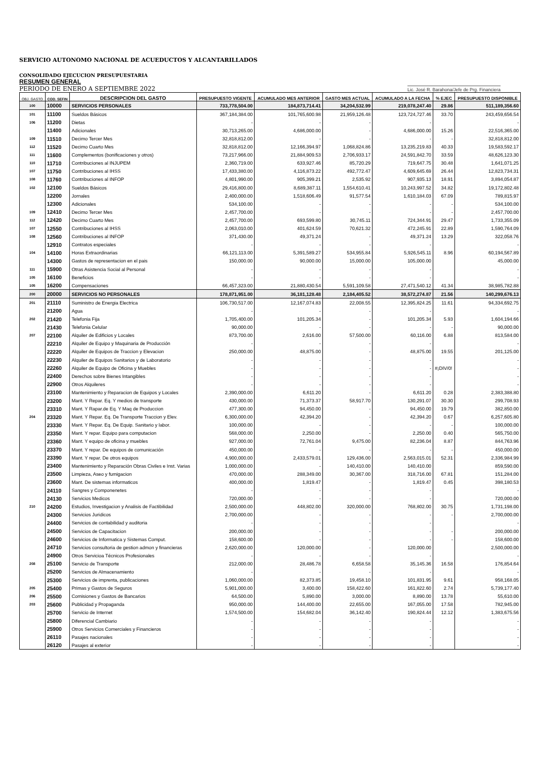SERVICIO AUTONOMO NACIONAL DE ACUEDUCTOS Y ALCANTARILLADOS
CONSOLIDADO EJECUCION PRESUPUESTARIA
RESUMEN GENERAL
PERIODO DE ENERO A SEPTIEMBRE 2022
Lic. José R. Barahona/Jefe de Prg. Financiera
| OBJ. GASTO | COD. SEFIN | DESCRIPCION DEL GASTO | PRESUPUESTO VIGENTE | ACUMULADO MES ANTERIOR | GASTO MES ACTUAL | ACUMULADO A LA FECHA | % EJEC | PRESUPUESTO DISPONIBLE |
| --- | --- | --- | --- | --- | --- | --- | --- | --- |
| 100 | 10000 | SERVICIOS PERSONALES | 733,778,504.00 | 184,873,714.41 | 34,204,532.99 | 219,078,247.40 | 29.86 | 511,189,356.60 |
| 101 | 11100 | Sueldos Básicos | 367,184,384.00 | 101,765,600.98 | 21,959,126.48 | 123,724,727.46 | 33.70 | 243,459,656.54 |
| 106 | 11200 | Dietas | - | - | - | - | | - |
| | 11400 | Adicionales | 30,713,265.00 | 4,686,000.00 | - | 4,686,000.00 | 15.26 | 22,516,365.00 |
| 109 | 11510 | Decimo Tercer Mes | 32,818,812.00 | - | - | - | - | 32,818,812.00 |
| 112 | 11520 | Decimo Cuarto Mes | 32,818,812.00 | 12,166,394.97 | 1,068,824.86 | 13,235,219.83 | 40.33 | 19,583,592.17 |
| 111 | 11600 | Complementos (bonificaciones y otros) | 73,217,966.00 | 21,884,909.53 | 2,706,933.17 | 24,591,842.70 | 33.59 | 48,626,123.30 |
| 110 | 11710 | Contribuciones al INJUPEM | 2,360,719.00 | 633,927.46 | 85,720.29 | 719,647.75 | 30.48 | 1,641,071.25 |
| 107 | 11750 | Contribuciones al IHSS | 17,433,380.00 | 4,116,873.22 | 492,772.47 | 4,609,645.69 | 26.44 | 12,823,734.31 |
| 108 | 11760 | Contribuciones al INFOP | 4,801,990.00 | 905,399.21 | 2,535.92 | 907,935.13 | 18.91 | 3,894,054.87 |
| 102 | 12100 | Sueldos Básicos | 29,416,800.00 | 8,689,387.11 | 1,554,610.41 | 10,243,997.52 | 34.82 | 19,172,802.48 |
| | 12200 | Jornales | 2,400,000.00 | 1,518,606.49 | 91,577.54 | 1,610,184.03 | 67.09 | 789,815.97 |
| | 12300 | Adicionales | 534,100.00 | - | - | - | - | 534,100.00 |
| 109 | 12410 | Decimo Tercer Mes | 2,457,700.00 | - | - | - | - | 2,457,700.00 |
| 112 | 12420 | Decimo Cuarto Mes | 2,457,700.00 | 693,599.80 | 30,745.11 | 724,344.91 | 29.47 | 1,733,355.09 |
| 107 | 12550 | Contribuciones al IHSS | 2,063,010.00 | 401,624.59 | 70,621.32 | 472,245.91 | 22.89 | 1,590,764.09 |
| 108 | 12560 | Contribuciones al INFOP | 371,430.00 | 49,371.24 | - | 49,371.24 | 13.29 | 322,058.76 |
| | 12910 | Contratos especiales | - | - | - | - | | - |
| 104 | 14100 | Horas Extraordinarias | 66,121,113.00 | 5,391,589.27 | 534,955.84 | 5,926,545.11 | 8.96 | 60,194,567.89 |
| | 14300 | Gastos de representacion en el pais | 150,000.00 | 90,000.00 | 15,000.00 | 105,000.00 | | 45,000.00 |
| 111 | 15900 | Otras Asistencia Social al Personal | - | - | - | - | | - |
| 105 | 16100 | Beneficios | - | - | - | - | | - |
| 105 | 16200 | Compensaciones | 66,457,323.00 | 21,880,430.54 | 5,591,109.58 | 27,471,540.12 | 41.34 | 38,985,782.88 |
| 200 | 20000 | SERVICIOS NO PERSONALES | 178,871,951.00 | 36,181,128.48 | 2,184,405.52 | 38,572,274.87 | 21.56 | 140,299,676.13 |
| 201 | 21110 | Suministro de Energia Electrica | 106,730,517.00 | 12,167,074.83 | 22,008.55 | 12,395,824.25 | 11.61 | 94,334,692.75 |
| | 21200 | Agua | - | - | - | - | | - |
| 202 | 21420 | Telefonia Fija | 1,705,400.00 | 101,205.34 | - | 101,205.34 | 5.93 | 1,604,194.66 |
| | 21430 | Telefonia Celular | 90,000.00 | - | - | - | - | 90,000.00 |
| 207 | 22100 | Alquiler de Edificios y Locales | 873,700.00 | 2,616.00 | 57,500.00 | 60,116.00 | 6.88 | 813,584.00 |
| | 22210 | Alquiler de Equipo y Maquinaria de Producción | - | - | - | - | | - |
| | 22220 | Alquiler de Equipos de Traccion y Elevacion | 250,000.00 | 48,875.00 | - | 48,875.00 | 19.55 | 201,125.00 |
| | 22230 | Alquiler de Equipos Sanitarios y de Laboratorio | - | - | - | - | | - |
| | 22260 | Alquiler de Equipo de Oficina y Muebles | - | - | - | - | #¡DIV/0! | - |
| | 22400 | Derechos sobre Bienes Intangibles | - | - | - | - | | - |
| | 22900 | Otros Alquileres | - | - | - | - | | - |
| | 23100 | Mantenimiento y Reparacion de Equipos y Locales | 2,390,000.00 | 6,611.20 | - | 6,611.20 | 0.28 | 2,383,388.80 |
| | 23200 | Mant. Y Repar. Eq. Y medios de transporte | 430,000.00 | 71,373.37 | 58,917.70 | 130,291.07 | 30.30 | 299,708.93 |
| | 23310 | Mant. Y Rapar.de Eq. Y Maq de Produccion | 477,300.00 | 94,450.00 | - | 94,450.00 | 19.79 | 382,850.00 |
| 204 | 23320 | Mant. Y Repar. Eq. De Transporte Traccion y Elev. | 6,300,000.00 | 42,394.20 | - | 42,394.20 | 0.67 | 6,257,605.80 |
| | 23330 | Mant. Y Repar. Eq. De Equip. Sanitario y labor. | 100,000.00 | - | - | - | - | 100,000.00 |
| | 23350 | Mant. Y repar. Equipo para computacion | 568,000.00 | 2,250.00 | - | 2,250.00 | 0.40 | 565,750.00 |
| | 23360 | Mant. Y equipo de oficina y muebles | 927,000.00 | 72,761.04 | 9,475.00 | 82,236.04 | 8.87 | 844,763.96 |
| | 23370 | Mant. Y repar. De equipos de comunicación | 450,000.00 | - | - | - | - | 450,000.00 |
| | 23390 | Mant. Y repar. De otros equipos | 4,900,000.00 | 2,433,579.01 | 129,436.00 | 2,563,015.01 | 52.31 | 2,336,984.99 |
| | 23400 | Mantenimiento y Reparación Obras Civiles e Inst. Varias | 1,000,000.00 | - | 140,410.00 | 140,410.00 | | 859,590.00 |
| | 23500 | Limpieza, Aseo y fumigacion | 470,000.00 | 288,349.00 | 30,367.00 | 318,716.00 | 67.81 | 151,284.00 |
| | 23600 | Mant. De sistemas informaticos | 400,000.00 | 1,819.47 | - | 1,819.47 | 0.45 | 398,180.53 |
| | 24110 | Sangres y Componenetes | - | - | - | - | | - |
| | 24130 | Servicios Medicos | 720,000.00 | - | - | - | | 720,000.00 |
| 210 | 24200 | Estudios, Investigacion y Analisis de Factibilidad | 2,500,000.00 | 448,802.00 | 320,000.00 | 768,802.00 | 30.75 | 1,731,198.00 |
| | 24300 | Servicios Juridicos | 2,700,000.00 | - | - | - | - | 2,700,000.00 |
| | 24400 | Servicios de contabilidad y auditoria | - | - | - | - | | - |
| | 24500 | Servicios de Capacitacion | 200,000.00 | - | - | - | - | 200,000.00 |
| | 24600 | Servicios de Informatica y Sistemas Comput. | 158,600.00 | - | - | - | - | 158,600.00 |
| | 24710 | Servicios consultoria de gestion admon y financieras | 2,620,000.00 | 120,000.00 | - | 120,000.00 | | 2,500,000.00 |
| | 24900 | Otros Servicioa Técnicos Profesionales | - | - | - | - | | - |
| 208 | 25100 | Servicio de Transporte | 212,000.00 | 28,486.78 | 6,658.58 | 35,145.36 | 16.58 | 176,854.64 |
| | 25200 | Servicios de Almacenamiento | - | - | - | - | | - |
| | 25300 | Servicios de imprenta, publicaciones | 1,060,000.00 | 82,373.85 | 19,458.10 | 101,831.95 | 9.61 | 958,168.05 |
| 205 | 25400 | Primas y Gastos de Seguros | 5,901,000.00 | 3,400.00 | 158,422.60 | 161,822.60 | 2.74 | 5,739,177.40 |
| 206 | 25500 | Comisiones y Gastos de Bancarios | 64,500.00 | 5,890.00 | 3,000.00 | 8,890.00 | 13.78 | 55,610.00 |
| 203 | 25600 | Publicidad y Propaganda | 950,000.00 | 144,400.00 | 22,655.00 | 167,055.00 | 17.58 | 782,945.00 |
| | 25700 | Servicio de Internet | 1,574,500.00 | 154,682.04 | 36,142.40 | 190,824.44 | 12.12 | 1,383,675.56 |
| | 25800 | Diferencial Cambiario | - | - | - | - | | - |
| | 25900 | Otros Servicios Comerciales y Financieros | - | - | - | - | | - |
| | 26110 | Pasajes nacionales | - | - | - | - | | - |
| | 26120 | Pasajes al exterior | - | - | - | - | | - |